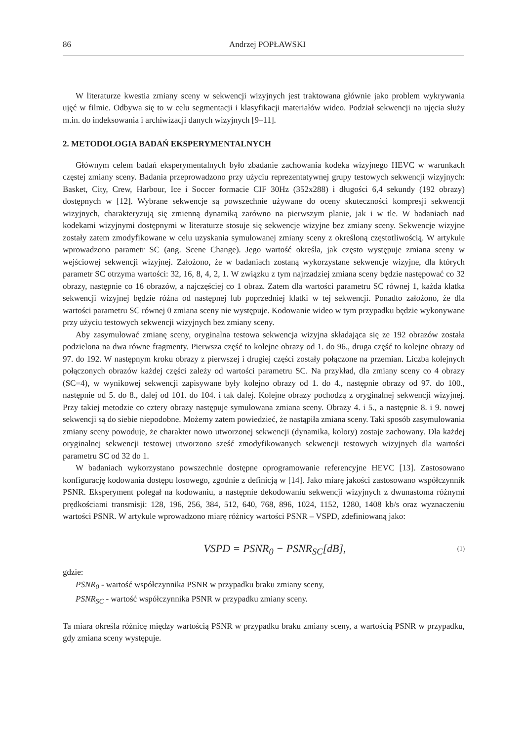86 Andrzej POPŁAWSKI
W literaturze kwestia zmiany sceny w sekwencji wizyjnych jest traktowana głównie jako problem wykrywania ujęć w filmie. Odbywa się to w celu segmentacji i klasyfikacji materiałów wideo. Podział sekwencji na ujęcia służy m.in. do indeksowania i archiwizacji danych wizyjnych [9–11].
2. METODOLOGIA BADAŃ EKSPERYMENTALNYCH
Głównym celem badań eksperymentalnych było zbadanie zachowania kodeka wizyjnego HEVC w warunkach częstej zmiany sceny. Badania przeprowadzono przy użyciu reprezentatywnej grupy testowych sekwencji wizyjnych: Basket, City, Crew, Harbour, Ice i Soccer formacie CIF 30Hz (352x288) i długości 6,4 sekundy (192 obrazy) dostępnych w [12]. Wybrane sekwencje są powszechnie używane do oceny skuteczności kompresji sekwencji wizyjnych, charakteryzują się zmienną dynamiką zarówno na pierwszym planie, jak i w tle. W badaniach nad kodekami wizyjnymi dostępnymi w literaturze stosuje się sekwencje wizyjne bez zmiany sceny. Sekwencje wizyjne zostały zatem zmodyfikowane w celu uzyskania symulowanej zmiany sceny z określoną częstotliwością. W artykule wprowadzono parametr SC (ang. Scene Change). Jego wartość określa, jak często występuje zmiana sceny w wejściowej sekwencji wizyjnej. Założono, że w badaniach zostaną wykorzystane sekwencje wizyjne, dla których parametr SC otrzyma wartości: 32, 16, 8, 4, 2, 1. W związku z tym najrzadziej zmiana sceny będzie następować co 32 obrazy, następnie co 16 obrazów, a najczęściej co 1 obraz. Zatem dla wartości parametru SC równej 1, każda klatka sekwencji wizyjnej będzie różna od następnej lub poprzedniej klatki w tej sekwencji. Ponadto założono, że dla wartości parametru SC równej 0 zmiana sceny nie występuje. Kodowanie wideo w tym przypadku będzie wykonywane przy użyciu testowych sekwencji wizyjnych bez zmiany sceny.
Aby zasymulować zmianę sceny, oryginalna testowa sekwencja wizyjna składająca się ze 192 obrazów została podzielona na dwa równe fragmenty. Pierwsza część to kolejne obrazy od 1. do 96., druga część to kolejne obrazy od 97. do 192. W następnym kroku obrazy z pierwszej i drugiej części zostały połączone na przemian. Liczba kolejnych połączonych obrazów każdej części zależy od wartości parametru SC. Na przykład, dla zmiany sceny co 4 obrazy (SC=4), w wynikowej sekwencji zapisywane były kolejno obrazy od 1. do 4., następnie obrazy od 97. do 100., następnie od 5. do 8., dalej od 101. do 104. i tak dalej. Kolejne obrazy pochodzą z oryginalnej sekwencji wizyjnej. Przy takiej metodzie co cztery obrazy następuje symulowana zmiana sceny. Obrazy 4. i 5., a następnie 8. i 9. nowej sekwencji są do siebie niepodobne. Możemy zatem powiedzieć, że nastąpiła zmiana sceny. Taki sposób zasymulowania zmiany sceny powoduje, że charakter nowo utworzonej sekwencji (dynamika, kolory) zostaje zachowany. Dla każdej oryginalnej sekwencji testowej utworzono sześć zmodyfikowanych sekwencji testowych wizyjnych dla wartości parametru SC od 32 do 1.
W badaniach wykorzystano powszechnie dostępne oprogramowanie referencyjne HEVC [13]. Zastosowano konfigurację kodowania dostępu losowego, zgodnie z definicją w [14]. Jako miarę jakości zastosowano współczynnik PSNR. Eksperyment polegał na kodowaniu, a następnie dekodowaniu sekwencji wizyjnych z dwunastoma różnymi prędkościami transmisji: 128, 196, 256, 384, 512, 640, 768, 896, 1024, 1152, 1280, 1408 kb/s oraz wyznaczeniu wartości PSNR. W artykule wprowadzono miarę różnicy wartości PSNR – VSPD, zdefiniowaną jako:
VSPD = PSNR<sub>0</sub> − PSNR<sub>SC</sub>[dB], (1)
gdzie:
PSNR<sub>0</sub> - wartość współczynnika PSNR w przypadku braku zmiany sceny,
PSNR<sub>SC</sub> - wartość współczynnika PSNR w przypadku zmiany sceny.
Ta miara określa różnicę między wartością PSNR w przypadku braku zmiany sceny, a wartością PSNR w przypadku, gdy zmiana sceny występuje.